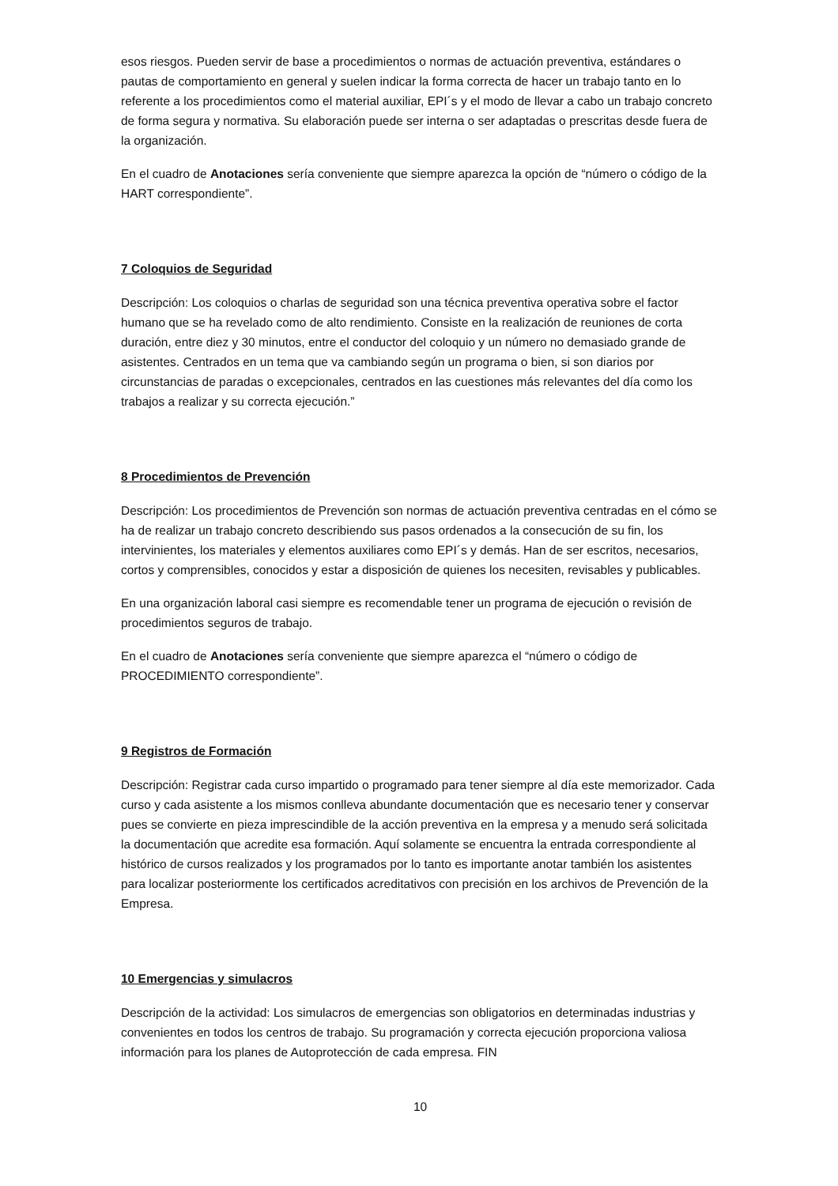esos riesgos. Pueden servir de base a procedimientos o normas de actuación preventiva, estándares o pautas de comportamiento en general y suelen indicar la forma correcta de hacer un trabajo tanto en lo referente a los procedimientos como el material auxiliar, EPI´s y el modo de llevar a cabo un trabajo concreto de forma segura y normativa. Su elaboración puede ser interna o ser adaptadas o prescritas desde fuera de la organización.
En el cuadro de Anotaciones sería conveniente que siempre aparezca la opción de “número o código de la HART correspondiente”.
7 Coloquios de Seguridad
Descripción: Los coloquios o charlas de seguridad son una técnica preventiva operativa sobre el factor humano que se ha revelado como de alto rendimiento. Consiste en la realización de reuniones de corta duración, entre diez y 30 minutos, entre el conductor del coloquio y un número no demasiado grande de asistentes. Centrados en un tema que va cambiando según un programa o bien, si son diarios por circunstancias de paradas o excepcionales, centrados en las cuestiones más relevantes del día como los trabajos a realizar y su correcta ejecución.”
8 Procedimientos de Prevención
Descripción: Los procedimientos de Prevención son normas de actuación preventiva centradas en el cómo se ha de realizar un trabajo concreto describiendo sus pasos ordenados a la consecución de su fin, los intervinientes, los materiales y elementos auxiliares como EPI´s y demás. Han de ser escritos, necesarios, cortos y comprensibles, conocidos y estar a disposición de quienes los necesiten, revisables y publicables.
En una organización laboral casi siempre es recomendable tener un programa de ejecución o revisión de procedimientos seguros de trabajo.
En el cuadro de Anotaciones sería conveniente que siempre aparezca el “número o código de PROCEDIMIENTO correspondiente”.
9 Registros de Formación
Descripción: Registrar cada curso impartido o programado para tener siempre al día este memorizador. Cada curso y cada asistente a los mismos conlleva abundante documentación que es necesario tener y conservar pues se convierte en pieza imprescindible de la acción preventiva en la empresa y a menudo será solicitada la documentación que acredite esa formación. Aquí solamente se encuentra la entrada correspondiente al histórico de cursos realizados y los programados por lo tanto es importante anotar también los asistentes para localizar posteriormente los certificados acreditativos con precisión en los archivos de Prevención de la Empresa.
10 Emergencias y simulacros
Descripción de la actividad: Los simulacros de emergencias son obligatorios en determinadas industrias y convenientes en todos los centros de trabajo. Su programación y correcta ejecución proporciona valiosa información para los planes de Autoprotección de cada empresa. FIN
10